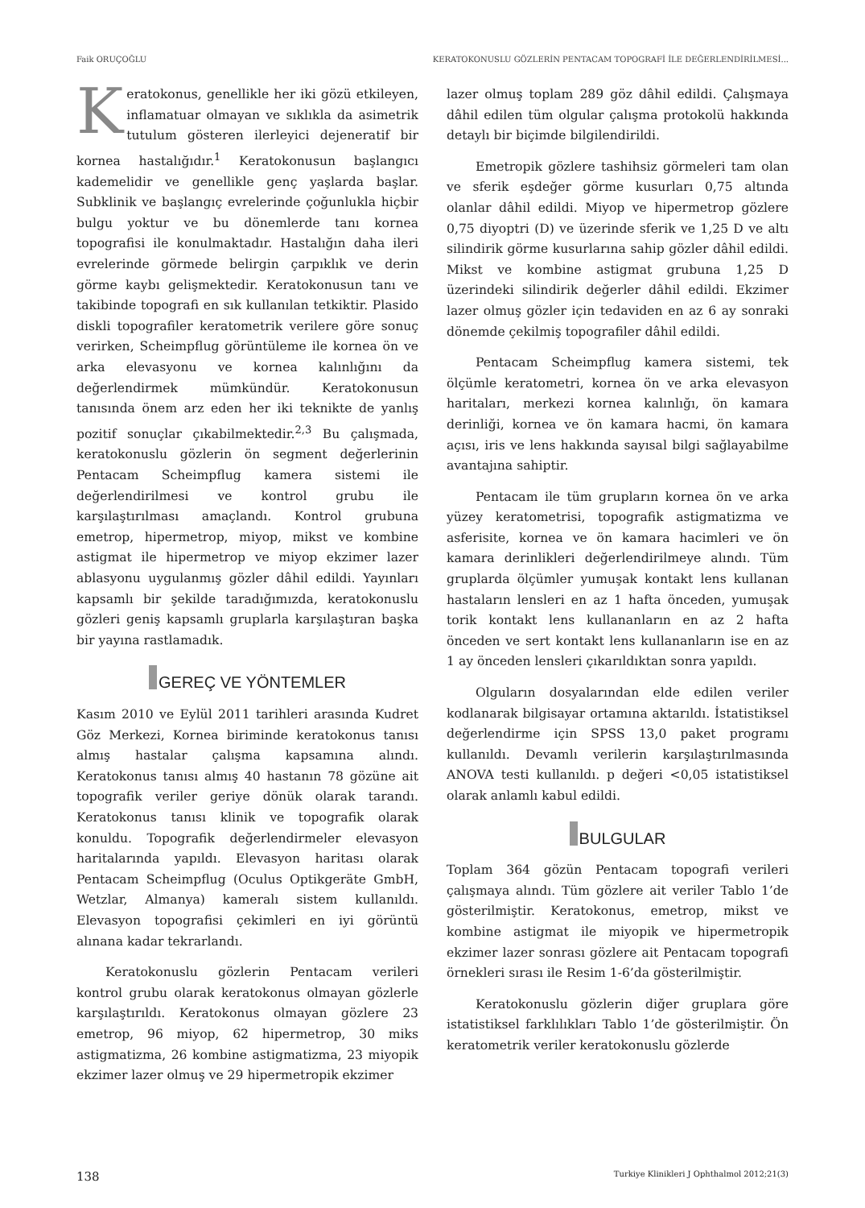Faik ORUÇOĞLU KERATOKONUSLU GÖZLERİN PENTACAM TOPOGRAFİ İLE DEĞERLENDİRİLMESİ...
Keratokonus, genellikle her iki gözü etkileyen, inflamatuar olmayan ve sıklıkla da asimetrik tutulum gösteren ilerleyici dejeneratif bir kornea hastalığıdır.<sup>1</sup> Keratokonusun başlangıcı kademelidir ve genellikle genç yaşlarda başlar. Subklinik ve başlangıç evrelerinde çoğunlukla hiçbir bulgu yoktur ve bu dönemlerde tanı kornea topografisi ile konulmaktadır. Hastalığın daha ileri evrelerinde görmede belirgin çarpıklık ve derin görme kaybı gelişmektedir. Keratokonusun tanı ve takibinde topografi en sık kullanılan tetkiktir. Plasido diskli topografiler keratometrik verilere göre sonuç verirken, Scheimpflug görüntüleme ile kornea ön ve arka elevasyonu ve kornea kalınlığını da değerlendirmek mümkündür. Keratokonusun tanısında önem arz eden her iki teknikte de yanlış pozitif sonuçlar çıkabilmektedir.<sup>2,3</sup> Bu çalışmada, keratokonuslu gözlerin ön segment değerlerinin Pentacam Scheimpflug kamera sistemi ile değerlendirilmesi ve kontrol grubu ile karşılaştırılması amaçlandı. Kontrol grubuna emetrop, hipermetrop, miyop, mikst ve kombine astigmat ile hipermetrop ve miyop ekzimer lazer ablasyonu uygulanmış gözler dâhil edildi. Yayınları kapsamlı bir şekilde taradığımızda, keratokonuslu gözleri geniş kapsamlı gruplarla karşılaştıran başka bir yayına rastlamadık.
GEREÇ VE YÖNTEMLER
Kasım 2010 ve Eylül 2011 tarihleri arasında Kudret Göz Merkezi, Kornea biriminde keratokonus tanısı almış hastalar çalışma kapsamına alındı. Keratokonus tanısı almış 40 hastanın 78 gözüne ait topografik veriler geriye dönük olarak tarandı. Keratokonus tanısı klinik ve topografik olarak konuldu. Topografik değerlendirmeler elevasyon haritalarında yapıldı. Elevasyon haritası olarak Pentacam Scheimpflug (Oculus Optikgeräte GmbH, Wetzlar, Almanya) kameralı sistem kullanıldı. Elevasyon topografisi çekimleri en iyi görüntü alınana kadar tekrarlandı.
Keratokonuslu gözlerin Pentacam verileri kontrol grubu olarak keratokonus olmayan gözlerle karşılaştırıldı. Keratokonus olmayan gözlere 23 emetrop, 96 miyop, 62 hipermetrop, 30 miks astigmatizma, 26 kombine astigmatizma, 23 miyopik ekzimer lazer olmuş ve 29 hipermetropik ekzimer
lazer olmuş toplam 289 göz dâhil edildi. Çalışmaya dâhil edilen tüm olgular çalışma protokolü hakkında detaylı bir biçimde bilgilendirildi.
Emetropik gözlere tashihsiz görmeleri tam olan ve sferik eşdeğer görme kusurları 0,75 altında olanlar dâhil edildi. Miyop ve hipermetrop gözlere 0,75 diyoptri (D) ve üzerinde sferik ve 1,25 D ve altı silindirik görme kusurlarına sahip gözler dâhil edildi. Mikst ve kombine astigmat grubuna 1,25 D üzerindeki silindirik değerler dâhil edildi. Ekzimer lazer olmuş gözler için tedaviden en az 6 ay sonraki dönemde çekilmiş topografiler dâhil edildi.
Pentacam Scheimpflug kamera sistemi, tek ölçümle keratometri, kornea ön ve arka elevasyon haritaları, merkezi kornea kalınlığı, ön kamara derinliği, kornea ve ön kamara hacmi, ön kamara açısı, iris ve lens hakkında sayısal bilgi sağlayabilme avantajına sahiptir.
Pentacam ile tüm grupların kornea ön ve arka yüzey keratometrisi, topografik astigmatizma ve asferisite, kornea ve ön kamara hacimleri ve ön kamara derinlikleri değerlendirilmeye alındı. Tüm gruplarda ölçümler yumuşak kontakt lens kullanan hastaların lensleri en az 1 hafta önceden, yumuşak torik kontakt lens kullananların en az 2 hafta önceden ve sert kontakt lens kullananların ise en az 1 ay önceden lensleri çıkarıldıktan sonra yapıldı.
Olguların dosyalarından elde edilen veriler kodlanarak bilgisayar ortamına aktarıldı. İstatistiksel değerlendirme için SPSS 13,0 paket programı kullanıldı. Devamlı verilerin karşılaştırılmasında ANOVA testi kullanıldı. p değeri <0,05 istatistiksel olarak anlamlı kabul edildi.
BULGULAR
Toplam 364 gözün Pentacam topografi verileri çalışmaya alındı. Tüm gözlere ait veriler Tablo 1’de gösterilmiştir. Keratokonus, emetrop, mikst ve kombine astigmat ile miyopik ve hipermetropik ekzimer lazer sonrası gözlere ait Pentacam topografi örnekleri sırası ile Resim 1-6’da gösterilmiştir.
Keratokonuslu gözlerin diğer gruplara göre istatistiksel farklılıkları Tablo 1’de gösterilmiştir. Ön keratometrik veriler keratokonuslu gözlerde
138 Turkiye Klinikleri J Ophthalmol 2012;21(3)